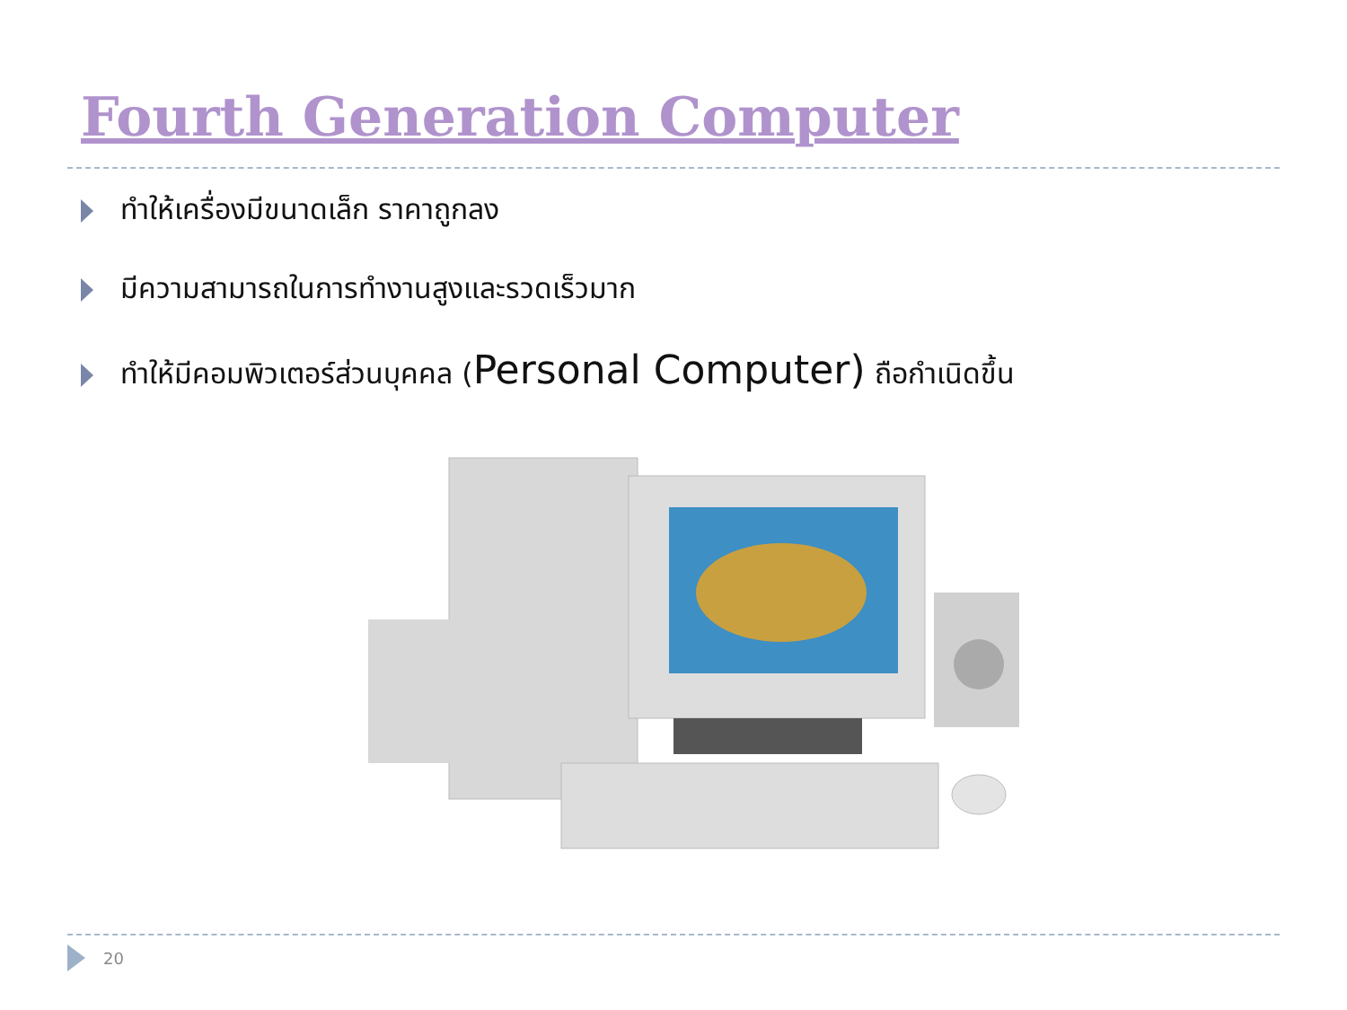Fourth Generation Computer
ทำให้เครื่องมีขนาดเล็ก ราคาถูกลง
มีความสามารถในการทำงานสูงและรวดเร็วมาก
ทำให้มีคอมพิวเตอร์ส่วนบุคคล (Personal Computer) ถือกำเนิดขึ้น
20